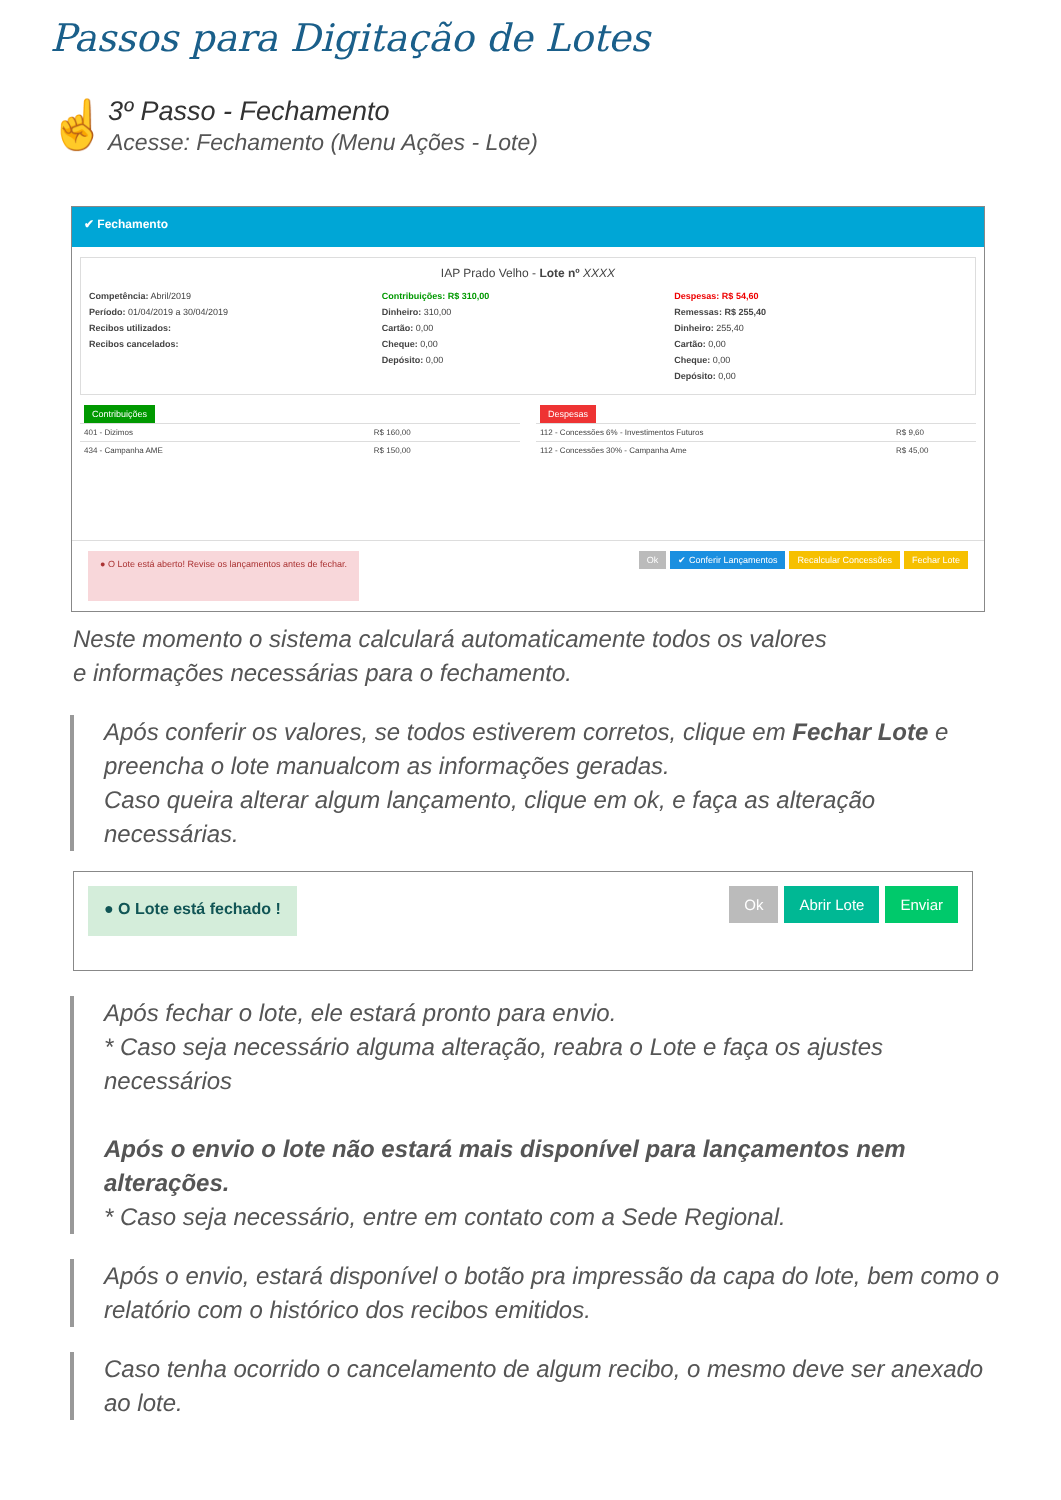Passos para Digitação de Lotes
☝
3º Passo - Fechamento
Acesse: Fechamento (Menu Ações - Lote)
✔ Fechamento
IAP Prado Velho - Lote nº XXXX
Competência: Abril/2019
Período: 01/04/2019 a 30/04/2019
Recibos utilizados:
Recibos cancelados:
Contribuições: R$ 310,00
Dinheiro: 310,00
Cartão: 0,00
Cheque: 0,00
Depósito: 0,00
Despesas: R$ 54,60
Remessas: R$ 255,40
Dinheiro: 255,40
Cartão: 0,00
Cheque: 0,00
Depósito: 0,00
Contribuições
| 401 - Dizimos | R$ 160,00 |
| 434 - Campanha AME | R$ 150,00 |
Despesas
| 112 - Concessões 6% - Investimentos Futuros | R$ 9,60 |
| 112 - Concessões 30% - Campanha Ame | R$ 45,00 |
● O Lote está aberto! Revise os lançamentos antes de fechar.
Ok ✔ Conferir Lançamentos Recalcular Concessões Fechar Lote
Neste momento o sistema calculará automaticamente todos os valores
e informações necessárias para o fechamento.
Após conferir os valores, se todos estiverem corretos, clique em Fechar Lote e preencha o lote manualcom as informações geradas.
Caso queira alterar algum lançamento, clique em ok, e faça as alteração necessárias.
● O Lote está fechado !
Ok Abrir Lote Enviar
Após fechar o lote, ele estará pronto para envio.
* Caso seja necessário alguma alteração, reabra o Lote e faça os ajustes necessários
Após o envio o lote não estará mais disponível para lançamentos nem alterações.
* Caso seja necessário, entre em contato com a Sede Regional.
Após o envio, estará disponível o botão pra impressão da capa do lote, bem como o relatório com o histórico dos recibos emitidos.
Caso tenha ocorrido o cancelamento de algum recibo, o mesmo deve ser anexado ao lote.